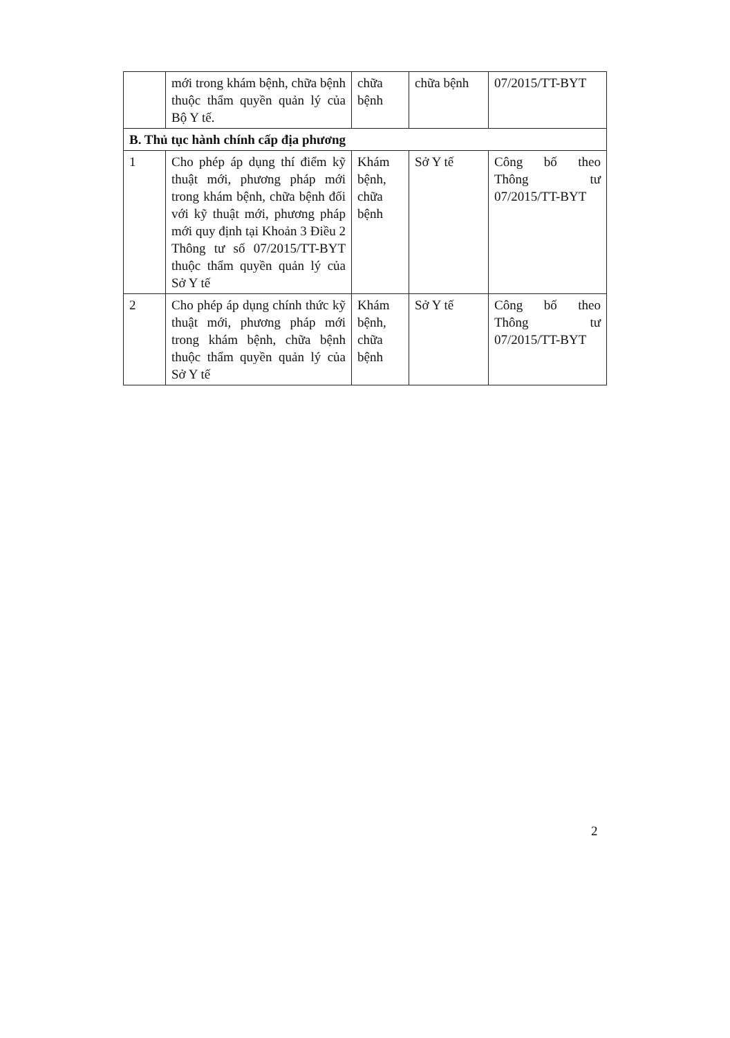| | mới trong khám bệnh, chữa bệnh thuộc thẩm quyền quản lý của Bộ Y tế. | chữa bệnh | chữa bệnh | 07/2015/TT-BYT |
| B. Thủ tục hành chính cấp địa phương | | | | |
| 1 | Cho phép áp dụng thí điểm kỹ thuật mới, phương pháp mới trong khám bệnh, chữa bệnh đối với kỹ thuật mới, phương pháp mới quy định tại Khoản 3 Điều 2 Thông tư số 07/2015/TT-BYT thuộc thẩm quyền quản lý của Sở Y tế | Khám bệnh, chữa bệnh | Sở Y tế | Công bố theo Thông tư 07/2015/TT-BYT |
| 2 | Cho phép áp dụng chính thức kỹ thuật mới, phương pháp mới trong khám bệnh, chữa bệnh thuộc thẩm quyền quản lý của Sở Y tế | Khám bệnh, chữa bệnh | Sở Y tế | Công bố theo Thông tư 07/2015/TT-BYT |
2